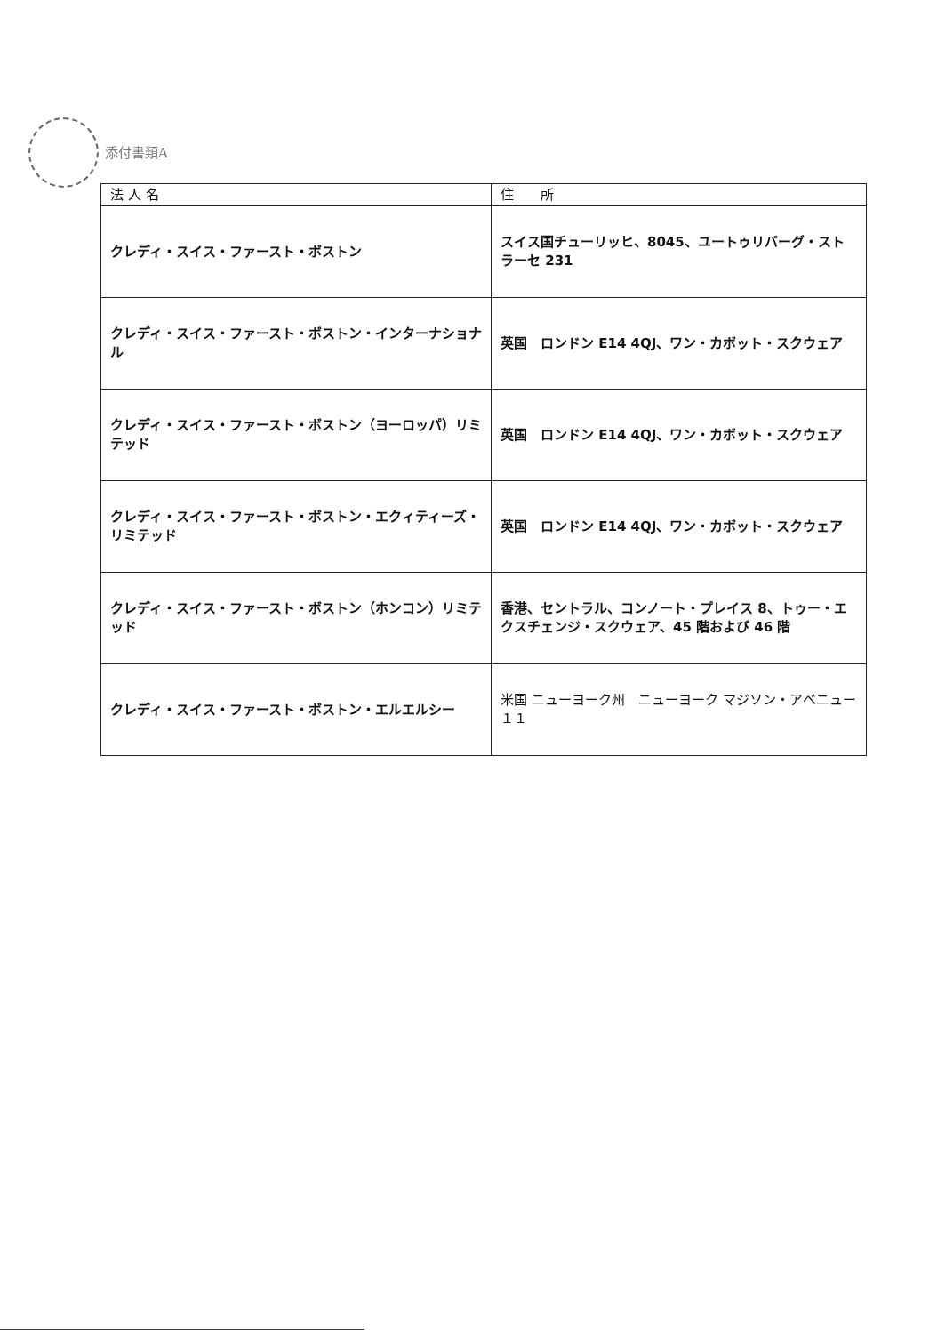添付書類A
| 法 人 名 | 住 所 |
| --- | --- |
| クレディ・スイス・ファースト・ボストン | スイス国チューリッヒ、8045、ユートゥリバーグ・ストラーセ 231 |
| クレディ・スイス・ファースト・ボストン・インターナショナル | 英国 ロンドン E14 4QJ、ワン・カボット・スクウェア |
| クレディ・スイス・ファースト・ボストン（ヨーロッパ）リミテッド | 英国 ロンドン E14 4QJ、ワン・カボット・スクウェア |
| クレディ・スイス・ファースト・ボストン・エクィティーズ・リミテッド | 英国 ロンドン E14 4QJ、ワン・カボット・スクウェア |
| クレディ・スイス・ファースト・ボストン（ホンコン）リミテッド | 香港、セントラル、コンノート・プレイス 8、トゥー・エクスチェンジ・スクウェア、45 階および 46 階 |
| クレディ・スイス・ファースト・ボストン・エルエルシー | 米国 ニューヨーク州 ニューヨーク マジソン・アベニュー１１ |